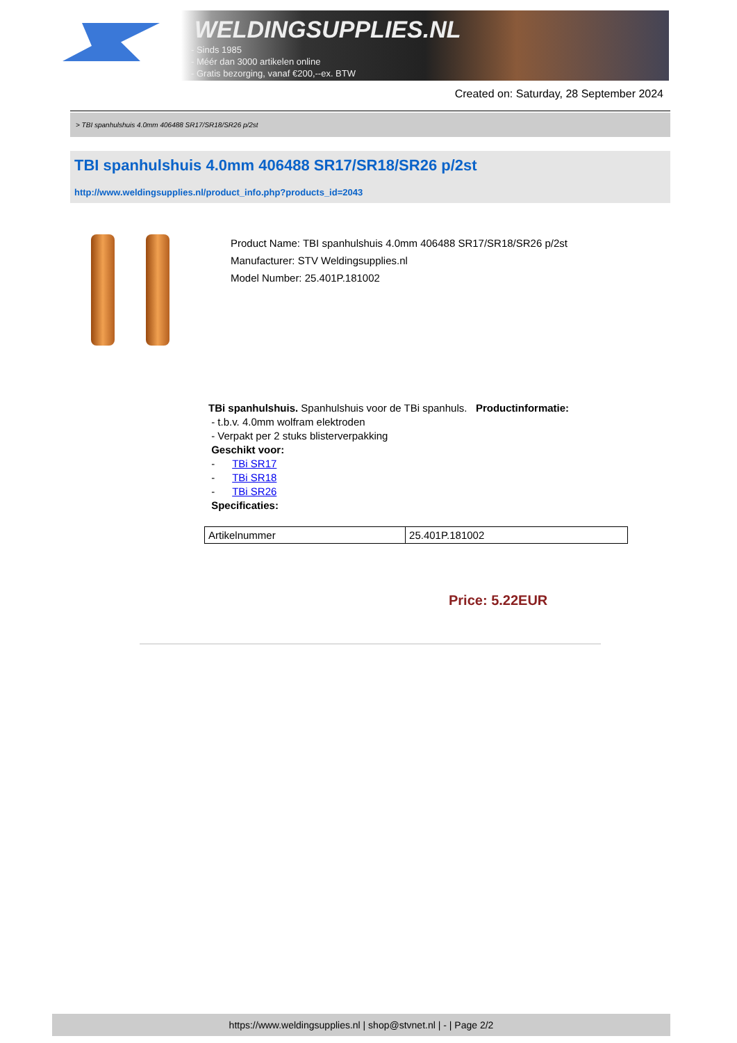WELDINGSUPPLIES.NL
- Sinds 1985
- Méér dan 3000 artikelen online
- Gratis bezorging, vanaf €200,--ex. BTW
Created on: Saturday, 28 September 2024
> TBI spanhulshuis 4.0mm 406488 SR17/SR18/SR26 p/2st
TBI spanhulshuis 4.0mm 406488 SR17/SR18/SR26 p/2st
http://www.weldingsupplies.nl/product_info.php?products_id=2043
Product Name: TBI spanhulshuis 4.0mm 406488 SR17/SR18/SR26 p/2st
Manufacturer: STV Weldingsupplies.nl
Model Number: 25.401P.181002
TBi spanhulshuis. Spanhulshuis voor de TBi spanhuls. Productinformatie:
- t.b.v. 4.0mm wolfram elektroden
- Verpakt per 2 stuks blisterverpakking
Geschikt voor:
- TBi SR17
- TBi SR18
- TBi SR26
Specificaties:
| Artikelnummer | 25.401P.181002 |
Price: 5.22EUR
https://www.weldingsupplies.nl | shop@stvnet.nl | - | Page 2/2